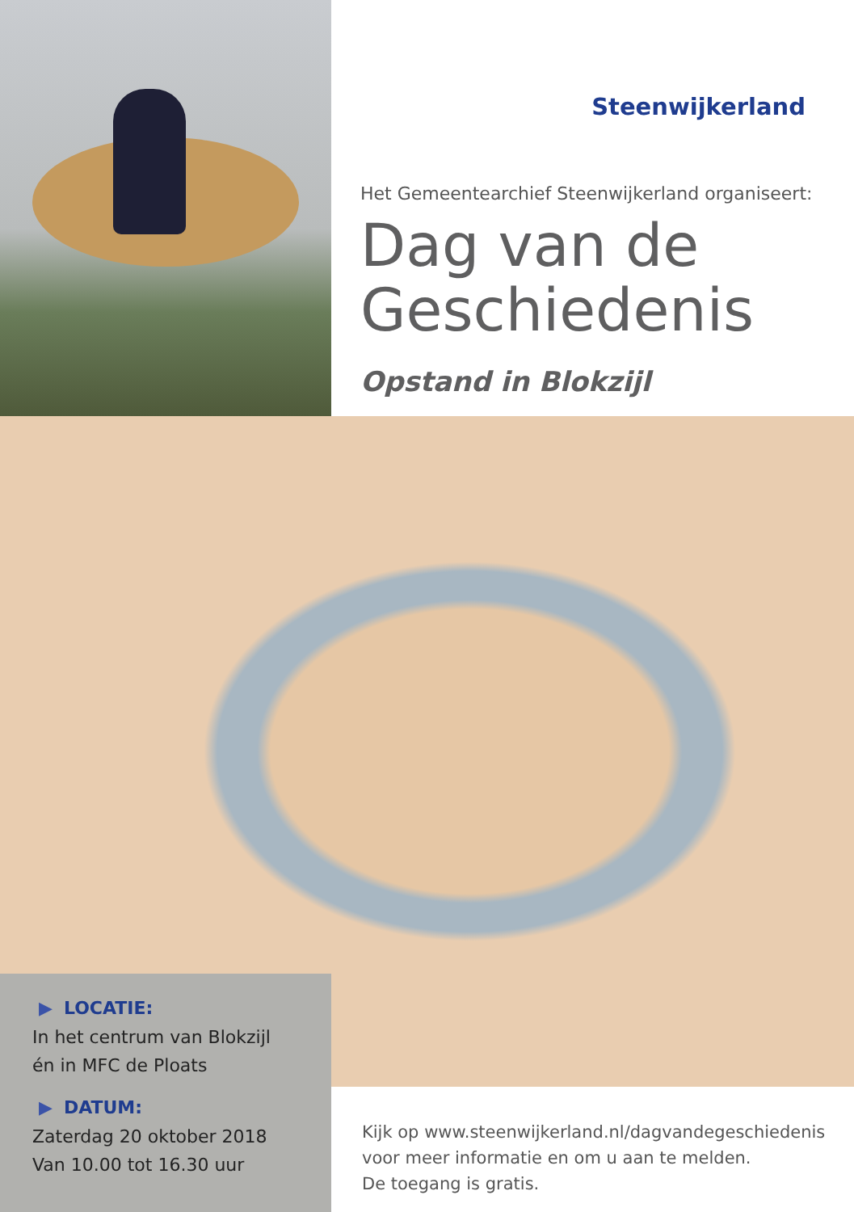Steenwijkerland
Het Gemeentearchief Steenwijkerland organiseert:
Dag van de Geschiedenis
Opstand in Blokzijl
▶ LOCATIE:
In het centrum van Blokzijl
én in MFC de Ploats
▶ DATUM:
Zaterdag 20 oktober 2018
Van 10.00 tot 16.30 uur
Kijk op www.steenwijkerland.nl/dagvandegeschiedenis
voor meer informatie en om u aan te melden.
De toegang is gratis.